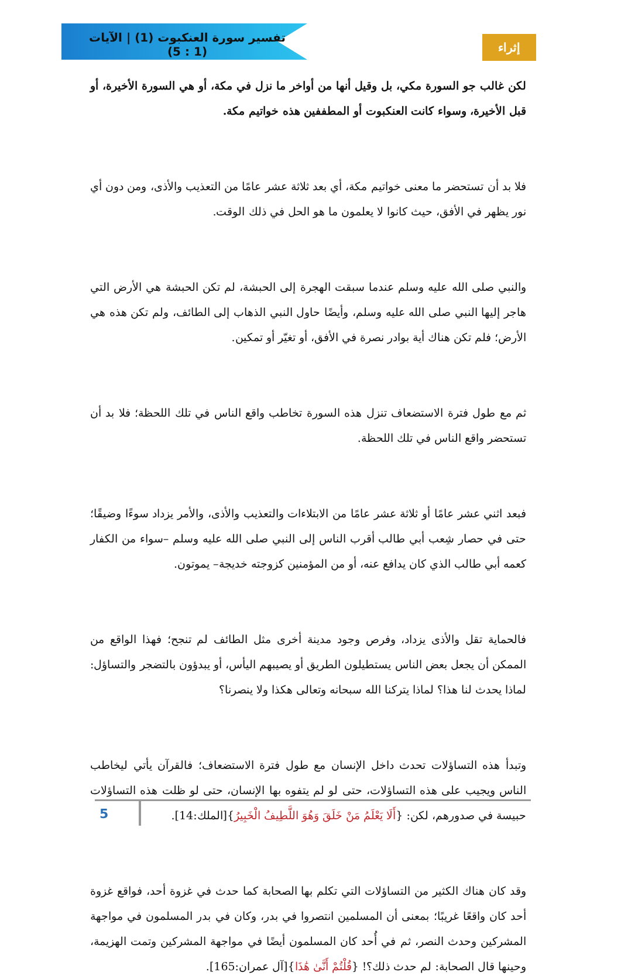تفسير سورة العنكبوت (1) | الآيات (1 : 5)
إثراء
لكن غالب جو السورة مكي، بل وقيل أنها من أواخر ما نزل في مكة، أو هي السورة الأخيرة، أو قبل الأخيرة، وسواء كانت العنكبوت أو المطففين هذه خواتيم مكة.
فلا بد أن تستحضر ما معنى خواتيم مكة، أي بعد ثلاثة عشر عامًا من التعذيب والأذى، ومن دون أي نور يظهر في الأفق، حيث كانوا لا يعلمون ما هو الحل في ذلك الوقت.
والنبي صلى الله عليه وسلم عندما سبقت الهجرة إلى الحبشة، لم تكن الحبشة هي الأرض التي هاجر إليها النبي صلى الله عليه وسلم، وأيضًا حاول النبي الذهاب إلى الطائف، ولم تكن هذه هي الأرض؛ فلم تكن هناك أية بوادر نصرة في الأفق، أو تغيّر أو تمكين.
ثم مع طول فترة الاستضعاف تنزل هذه السورة تخاطب واقع الناس في تلك اللحظة؛ فلا بد أن تستحضر واقع الناس في تلك اللحظة.
فبعد اثني عشر عامًا أو ثلاثة عشر عامًا من الابتلاءات والتعذيب والأذى، والأمر يزداد سوءًا وضيقًا؛ حتى في حصار شِعب أبي طالب أقرب الناس إلى النبي صلى الله عليه وسلم –سواء من الكفار كعمه أبي طالب الذي كان يدافع عنه، أو من المؤمنين كزوجته خديجة– يموتون.
فالحماية تقل والأذى يزداد، وفرص وجود مدينة أخرى مثل الطائف لم تنجح؛ فهذا الواقع من الممكن أن يجعل بعض الناس يستطيلون الطريق أو يصيبهم اليأس، أو يبدؤون بالتضجر والتساؤل: لماذا يحدث لنا هذا؟ لماذا يتركنا الله سبحانه وتعالى هكذا ولا ينصرنا؟
وتبدأ هذه التساؤلات تحدث داخل الإنسان مع طول فترة الاستضعاف؛ فالقرآن يأتي ليخاطب الناس ويجيب على هذه التساؤلات، حتى لو لم يتفوه بها الإنسان، حتى لو ظلت هذه التساؤلات حبيسة في صدورهم، لكن: {أَلَا يَعْلَمُ مَنْ خَلَقَ وَهُوَ اللَّطِيفُ الْخَبِيرُ}[الملك:14].
وقد كان هناك الكثير من التساؤلات التي تكلم بها الصحابة كما حدث في غزوة أحد، فواقع غزوة أحد كان واقعًا غريبًا؛ بمعنى أن المسلمين انتصروا في بدر، وكان في بدر المسلمون في مواجهة المشركين وحدث النصر، ثم في أُحد كان المسلمون أيضًا في مواجهة المشركين وتمت الهزيمة، وحينها قال الصحابة: لم حدث ذلك؟! {قُلْتُمْ أَنَّىٰ هَٰذَا}[آل عمران:165].
5